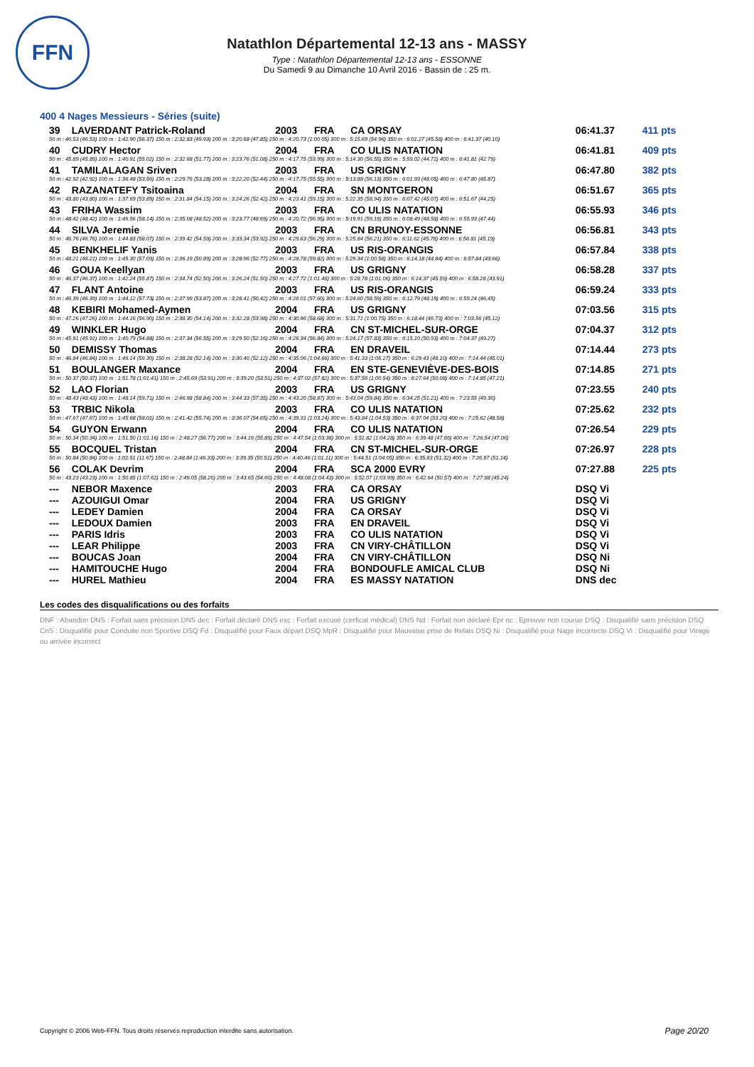FFN
Natathlon Départemental 12-13 ans - MASSY
Type : Natathlon Départemental 12-13 ans - ESSONNE
Du Samedi 9 au Dimanche 10 Avril 2016 - Bassin de : 25 m.
400 4 Nages Messieurs - Séries (suite)
| 39 | LAVERDANT Patrick-Roland | 2003 | FRA | CA ORSAY | 06:41.37 | 411 pts |
| 50 m : 46.53 (46.53) 100 m : 1:42.90 (56.37) 150 m : 2:32.83 (49.93) 200 m : 3:20.68 (47.85) 250 m : 4:20.73 (1:00.05) 300 m : 5:15.69 (54.96) 350 m : 6:01.27 (45.58) 400 m : 6:41.37 (40.10) | | | | | | |
| 40 | CUDRY Hector | 2004 | FRA | CO ULIS NATATION | 06:41.81 | 409 pts |
| 50 m : 45.89 (45.89) 100 m : 1:40.91 (55.02) 150 m : 2:32.68 (51.77) 200 m : 3:23.76 (51.08) 250 m : 4:17.75 (53.99) 300 m : 5:14.30 (56.55) 350 m : 5:59.02 (44.72) 400 m : 6:41.81 (42.79) | | | | | | |
| 41 | TAMILALAGAN Sriven | 2003 | FRA | US GRIGNY | 06:47.80 | 382 pts |
| 50 m : 42.92 (42.92) 100 m : 1:36.48 (53.56) 150 m : 2:29.76 (53.28) 200 m : 3:22.20 (52.44) 250 m : 4:17.75 (55.55) 300 m : 5:13.88 (56.13) 350 m : 6:01.93 (48.05) 400 m : 6:47.80 (45.87) | | | | | | |
| 42 | RAZANATEFY Tsitoaina | 2004 | FRA | SN MONTGERON | 06:51.67 | 365 pts |
| 50 m : 43.80 (43.80) 100 m : 1:37.69 (53.89) 150 m : 2:31.84 (54.15) 200 m : 3:24.26 (52.42) 250 m : 4:23.41 (59.15) 300 m : 5:22.35 (58.94) 350 m : 6:07.42 (45.07) 400 m : 6:51.67 (44.25) | | | | | | |
| 43 | FRIHA Wassim | 2003 | FRA | CO ULIS NATATION | 06:55.93 | 346 pts |
| 50 m : 48.42 (48.42) 100 m : 1:46.56 (58.14) 150 m : 2:35.08 (48.52) 200 m : 3:23.77 (48.69) 250 m : 4:20.72 (56.95) 300 m : 5:19.91 (59.19) 350 m : 6:08.49 (48.58) 400 m : 6:55.93 (47.44) | | | | | | |
| 44 | SILVA Jeremie | 2003 | FRA | CN BRUNOY-ESSONNE | 06:56.81 | 343 pts |
| 50 m : 46.76 (46.76) 100 m : 1:44.83 (58.07) 150 m : 2:39.42 (54.59) 200 m : 3:33.34 (53.92) 250 m : 4:29.63 (56.29) 300 m : 5:25.84 (56.21) 350 m : 6:11.62 (45.78) 400 m : 6:56.81 (45.19) | | | | | | |
| 45 | BENKHELIF Yanis | 2003 | FRA | US RIS-ORANGIS | 06:57.84 | 338 pts |
| 50 m : 48.21 (48.21) 100 m : 1:45.30 (57.09) 150 m : 2:36.19 (50.89) 200 m : 3:28.96 (52.77) 250 m : 4:28.78 (59.82) 300 m : 5:29.34 (1:00.56) 350 m : 6:14.18 (44.84) 400 m : 6:57.84 (43.66) | | | | | | |
| 46 | GOUA Keellyan | 2003 | FRA | US GRIGNY | 06:58.28 | 337 pts |
| 50 m : 46.37 (46.37) 100 m : 1:42.24 (55.87) 150 m : 2:34.74 (52.50) 200 m : 3:26.24 (51.50) 250 m : 4:27.72 (1:01.48) 300 m : 5:28.78 (1:01.06) 350 m : 6:14.37 (45.59) 400 m : 6:58.28 (43.91) | | | | | | |
| 47 | FLANT Antoine | 2003 | FRA | US RIS-ORANGIS | 06:59.24 | 333 pts |
| 50 m : 46.39 (46.39) 100 m : 1:44.12 (57.73) 150 m : 2:37.99 (53.87) 200 m : 3:28.41 (50.42) 250 m : 4:26.01 (57.60) 300 m : 5:24.60 (58.59) 350 m : 6:12.79 (48.19) 400 m : 6:59.24 (46.45) | | | | | | |
| 48 | KEBIRI Mohamed-Aymen | 2004 | FRA | US GRIGNY | 07:03.56 | 315 pts |
| 50 m : 47.26 (47.26) 100 m : 1:44.16 (56.90) 150 m : 2:38.30 (54.14) 200 m : 3:32.28 (53.98) 250 m : 4:30.96 (58.68) 300 m : 5:31.71 (1:00.75) 350 m : 6:18.44 (46.73) 400 m : 7:03.56 (45.12) | | | | | | |
| 49 | WINKLER Hugo | 2004 | FRA | CN ST-MICHEL-SUR-ORGE | 07:04.37 | 312 pts |
| 50 m : 45.91 (45.91) 100 m : 1:40.79 (54.88) 150 m : 2:37.34 (56.55) 200 m : 3:29.50 (52.16) 250 m : 4:26.34 (56.84) 300 m : 5:24.17 (57.83) 350 m : 6:15.10 (50.93) 400 m : 7:04.37 (49.27) | | | | | | |
| 50 | DEMISSY Thomas | 2004 | FRA | EN DRAVEIL | 07:14.44 | 273 pts |
| 50 m : 46.84 (46.84) 100 m : 1:46.14 (59.30) 150 m : 2:38.28 (52.14) 200 m : 3:30.40 (52.12) 250 m : 4:35.06 (1:04.66) 300 m : 5:41.33 (1:06.27) 350 m : 6:29.43 (48.10) 400 m : 7:14.44 (45.01) | | | | | | |
| 51 | BOULANGER Maxance | 2004 | FRA | EN STE-GENEVIÈVE-DES-BOIS | 07:14.85 | 271 pts |
| 50 m : 50.37 (50.37) 100 m : 1:51.78 (1:01.41) 150 m : 2:45.69 (53.91) 200 m : 3:39.20 (53.51) 250 m : 4:37.02 (57.82) 300 m : 5:37.56 (1:00.54) 350 m : 6:27.64 (50.08) 400 m : 7:14.85 (47.21) | | | | | | |
| 52 | LAO Florian | 2003 | FRA | US GRIGNY | 07:23.55 | 240 pts |
| 50 m : 48.43 (48.43) 100 m : 1:48.14 (59.71) 150 m : 2:46.98 (58.84) 200 m : 3:44.33 (57.35) 250 m : 4:43.20 (58.87) 300 m : 5:43.04 (59.84) 350 m : 6:34.25 (51.21) 400 m : 7:23.55 (49.30) | | | | | | |
| 53 | TRBIC Nikola | 2003 | FRA | CO ULIS NATATION | 07:25.62 | 232 pts |
| 50 m : 47.67 (47.67) 100 m : 1:45.68 (58.01) 150 m : 2:41.42 (55.74) 200 m : 3:36.07 (54.65) 250 m : 4:39.31 (1:03.24) 300 m : 5:43.84 (1:04.53) 350 m : 6:37.04 (53.20) 400 m : 7:25.62 (48.58) | | | | | | |
| 54 | GUYON Erwann | 2004 | FRA | CO ULIS NATATION | 07:26.54 | 229 pts |
| 50 m : 50.34 (50.34) 100 m : 1:51.50 (1:01.16) 150 m : 2:48.27 (56.77) 200 m : 3:44.16 (55.89) 250 m : 4:47.54 (1:03.38) 300 m : 5:51.82 (1:04.28) 350 m : 6:39.48 (47.66) 400 m : 7:26.54 (47.06) | | | | | | |
| 55 | BOCQUEL Tristan | 2004 | FRA | CN ST-MICHEL-SUR-ORGE | 07:26.97 | 228 pts |
| 50 m : 50.84 (50.84) 100 m : 1:02.51 (11.67) 150 m : 2:48.84 (1:46.33) 200 m : 3:39.35 (50.51) 250 m : 4:40.46 (1:01.11) 300 m : 5:44.51 (1:04.05) 350 m : 6:35.83 (51.32) 400 m : 7:26.97 (51.14) | | | | | | |
| 56 | COLAK Devrim | 2004 | FRA | SCA 2000 EVRY | 07:27.88 | 225 pts |
| 50 m : 43.23 (43.23) 100 m : 1:50.85 (1:07.62) 150 m : 2:49.05 (58.20) 200 m : 3:43.65 (54.60) 250 m : 4:48.08 (1:04.43) 300 m : 5:52.07 (1:03.99) 350 m : 6:42.64 (50.57) 400 m : 7:27.88 (45.24) | | | | | | |
| --- | NEBOR Maxence | 2003 | FRA | CA ORSAY | DSQ Vi | |
| --- | AZOUIGUI Omar | 2004 | FRA | US GRIGNY | DSQ Vi | |
| --- | LEDEY Damien | 2004 | FRA | CA ORSAY | DSQ Vi | |
| --- | LEDOUX Damien | 2003 | FRA | EN DRAVEIL | DSQ Vi | |
| --- | PARIS Idris | 2003 | FRA | CO ULIS NATATION | DSQ Vi | |
| --- | LEAR Philippe | 2003 | FRA | CN VIRY-CHÂTILLON | DSQ Vi | |
| --- | BOUCAS Joan | 2004 | FRA | CN VIRY-CHÂTILLON | DSQ Ni | |
| --- | HAMITOUCHE Hugo | 2004 | FRA | BONDOUFLE AMICAL CLUB | DSQ Ni | |
| --- | HUREL Mathieu | 2004 | FRA | ES MASSY NATATION | DNS dec | |
Les codes des disqualifications ou des forfaits
DNF : Abandon DNS : Forfait sans précision DNS dec : Forfait déclaré DNS exc : Forfait excusé (cerficat médical) DNS Nd : Forfait non déclaré Epr nc : Epreuve non courue DSQ : Disqualifié sans précision DSQ CnS : Disqualifié pour Conduite non Sportive DSQ Fd : Disqualifié pour Faux départ DSQ MpR : Disqualifié pour Mauvaise prise de Relais DSQ Ni : Disqualifié pour Nage incorrecte DSQ Vi : Disqualifié pour Virage ou arrivée incorrect
Copyright © 2006 Web-FFN. Tous droits réservés reproduction interdite sans autorisation.
Page 20/20